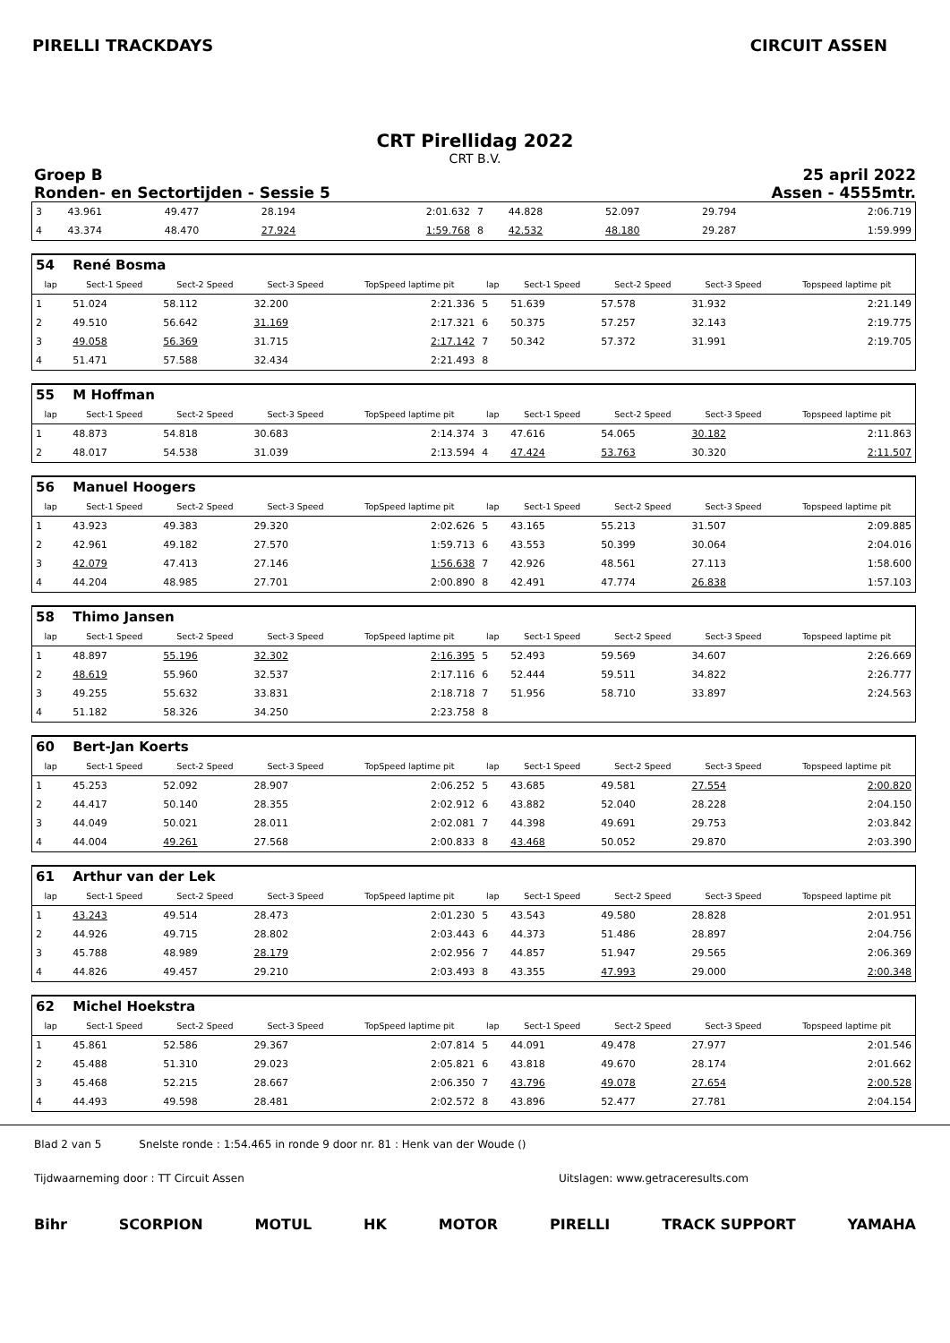PIRELLI TRACKDAYS CIRCUIT ASSEN
CRT Pirellidag 2022
CRT B.V.
Groep B
Ronden- en Sectortijden - Sessie 5
25 april 2022
Assen - 4555mtr.
| 3 | 43.961 | 49.477 | 28.194 | 2:01.632 | 7 | 44.828 | 52.097 | 29.794 | 2:06.719 |
| 4 | 43.374 | 48.470 | 27.924 | 1:59.768 | 8 | 42.532 | 48.180 | 29.287 | 1:59.999 |
| 54 | René Bosma | | | | | | | | |
| lap | Sect-1 Speed | Sect-2 Speed | Sect-3 Speed | TopSpeed laptime pit | lap | Sect-1 Speed | Sect-2 Speed | Sect-3 Speed | Topspeed laptime pit |
| 1 | 51.024 | 58.112 | 32.200 | 2:21.336 | 5 | 51.639 | 57.578 | 31.932 | 2:21.149 |
| 2 | 49.510 | 56.642 | 31.169 | 2:17.321 | 6 | 50.375 | 57.257 | 32.143 | 2:19.775 |
| 3 | 49.058 | 56.369 | 31.715 | 2:17.142 | 7 | 50.342 | 57.372 | 31.991 | 2:19.705 |
| 4 | 51.471 | 57.588 | 32.434 | 2:21.493 | 8 | | | | |
| 55 | M Hoffman | | | | | | | | |
| lap | Sect-1 Speed | Sect-2 Speed | Sect-3 Speed | TopSpeed laptime pit | lap | Sect-1 Speed | Sect-2 Speed | Sect-3 Speed | Topspeed laptime pit |
| 1 | 48.873 | 54.818 | 30.683 | 2:14.374 | 3 | 47.616 | 54.065 | 30.182 | 2:11.863 |
| 2 | 48.017 | 54.538 | 31.039 | 2:13.594 | 4 | 47.424 | 53.763 | 30.320 | 2:11.507 |
| 56 | Manuel Hoogers | | | | | | | | |
| lap | Sect-1 Speed | Sect-2 Speed | Sect-3 Speed | TopSpeed laptime pit | lap | Sect-1 Speed | Sect-2 Speed | Sect-3 Speed | Topspeed laptime pit |
| 1 | 43.923 | 49.383 | 29.320 | 2:02.626 | 5 | 43.165 | 55.213 | 31.507 | 2:09.885 |
| 2 | 42.961 | 49.182 | 27.570 | 1:59.713 | 6 | 43.553 | 50.399 | 30.064 | 2:04.016 |
| 3 | 42.079 | 47.413 | 27.146 | 1:56.638 | 7 | 42.926 | 48.561 | 27.113 | 1:58.600 |
| 4 | 44.204 | 48.985 | 27.701 | 2:00.890 | 8 | 42.491 | 47.774 | 26.838 | 1:57.103 |
| 58 | Thimo Jansen | | | | | | | | |
| lap | Sect-1 Speed | Sect-2 Speed | Sect-3 Speed | TopSpeed laptime pit | lap | Sect-1 Speed | Sect-2 Speed | Sect-3 Speed | Topspeed laptime pit |
| 1 | 48.897 | 55.196 | 32.302 | 2:16.395 | 5 | 52.493 | 59.569 | 34.607 | 2:26.669 |
| 2 | 48.619 | 55.960 | 32.537 | 2:17.116 | 6 | 52.444 | 59.511 | 34.822 | 2:26.777 |
| 3 | 49.255 | 55.632 | 33.831 | 2:18.718 | 7 | 51.956 | 58.710 | 33.897 | 2:24.563 |
| 4 | 51.182 | 58.326 | 34.250 | 2:23.758 | 8 | | | | |
| 60 | Bert-Jan Koerts | | | | | | | | |
| lap | Sect-1 Speed | Sect-2 Speed | Sect-3 Speed | TopSpeed laptime pit | lap | Sect-1 Speed | Sect-2 Speed | Sect-3 Speed | Topspeed laptime pit |
| 1 | 45.253 | 52.092 | 28.907 | 2:06.252 | 5 | 43.685 | 49.581 | 27.554 | 2:00.820 |
| 2 | 44.417 | 50.140 | 28.355 | 2:02.912 | 6 | 43.882 | 52.040 | 28.228 | 2:04.150 |
| 3 | 44.049 | 50.021 | 28.011 | 2:02.081 | 7 | 44.398 | 49.691 | 29.753 | 2:03.842 |
| 4 | 44.004 | 49.261 | 27.568 | 2:00.833 | 8 | 43.468 | 50.052 | 29.870 | 2:03.390 |
| 61 | Arthur van der Lek | | | | | | | | |
| lap | Sect-1 Speed | Sect-2 Speed | Sect-3 Speed | TopSpeed laptime pit | lap | Sect-1 Speed | Sect-2 Speed | Sect-3 Speed | Topspeed laptime pit |
| 1 | 43.243 | 49.514 | 28.473 | 2:01.230 | 5 | 43.543 | 49.580 | 28.828 | 2:01.951 |
| 2 | 44.926 | 49.715 | 28.802 | 2:03.443 | 6 | 44.373 | 51.486 | 28.897 | 2:04.756 |
| 3 | 45.788 | 48.989 | 28.179 | 2:02.956 | 7 | 44.857 | 51.947 | 29.565 | 2:06.369 |
| 4 | 44.826 | 49.457 | 29.210 | 2:03.493 | 8 | 43.355 | 47.993 | 29.000 | 2:00.348 |
| 62 | Michel Hoekstra | | | | | | | | |
| lap | Sect-1 Speed | Sect-2 Speed | Sect-3 Speed | TopSpeed laptime pit | lap | Sect-1 Speed | Sect-2 Speed | Sect-3 Speed | Topspeed laptime pit |
| 1 | 45.861 | 52.586 | 29.367 | 2:07.814 | 5 | 44.091 | 49.478 | 27.977 | 2:01.546 |
| 2 | 45.488 | 51.310 | 29.023 | 2:05.821 | 6 | 43.818 | 49.670 | 28.174 | 2:01.662 |
| 3 | 45.468 | 52.215 | 28.667 | 2:06.350 | 7 | 43.796 | 49.078 | 27.654 | 2:00.528 |
| 4 | 44.493 | 49.598 | 28.481 | 2:02.572 | 8 | 43.896 | 52.477 | 27.781 | 2:04.154 |
Blad 2 van 5 Snelste ronde : 1:54.465 in ronde 9 door nr. 81 : Henk van der Woude ()
Tijdwaarneming door : TT Circuit Assen Uitslagen: www.getraceresults.com
Bihr SCORPION MOTUL HK MOTOR PIRELLI TRACK SUPPORT YAMAHA